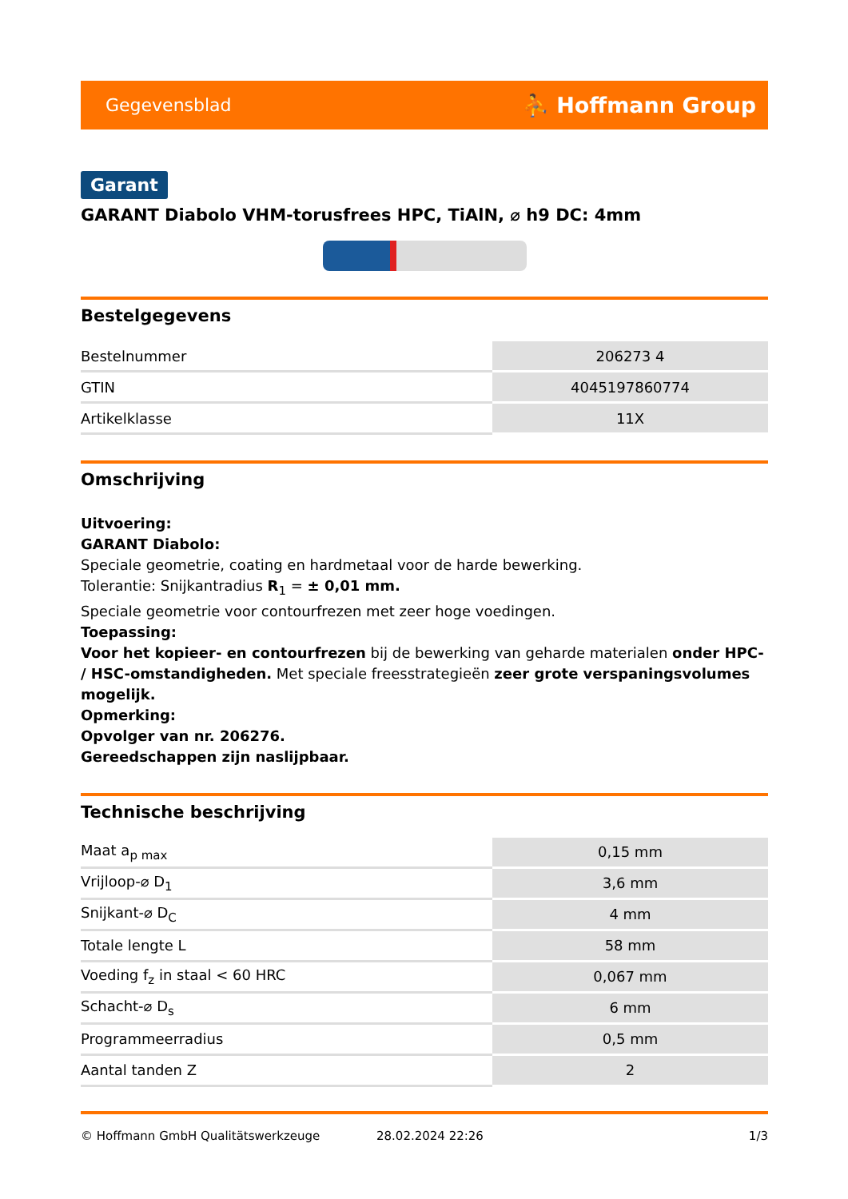Gegevensblad ⛹ Hoffmann Group
Garant
GARANT Diabolo VHM-torusfrees HPC, TiAlN, ⌀ h9 DC: 4mm
Bestelgegevens
| Bestelnummer | 206273 4 |
| GTIN | 4045197860774 |
| Artikelklasse | 11X |
Omschrijving
Uitvoering:
GARANT Diabolo:
Speciale geometrie, coating en hardmetaal voor de harde bewerking.
Tolerantie: Snijkantradius R<sub>1</sub> = ± 0,01 mm.
Speciale geometrie voor contourfrezen met zeer hoge voedingen.
Toepassing:
Voor het kopieer- en contourfrezen bij de bewerking van geharde materialen onder HPC- / HSC-omstandigheden. Met speciale freesstrategieën zeer grote verspaningsvolumes mogelijk.
Opmerking:
Opvolger van nr. 206276.
Gereedschappen zijn naslijpbaar.
Technische beschrijving
| Maat a<sub>p max</sub> | 0,15 mm |
| Vrijloop-⌀ D<sub>1</sub> | 3,6 mm |
| Snijkant-⌀ D<sub>C</sub> | 4 mm |
| Totale lengte L | 58 mm |
| Voeding f<sub>z</sub> in staal < 60 HRC | 0,067 mm |
| Schacht-⌀ D<sub>s</sub> | 6 mm |
| Programmeerradius | 0,5 mm |
| Aantal tanden Z | 2 |
© Hoffmann GmbH Qualitätswerkzeuge 28.02.2024 22:26 1/3